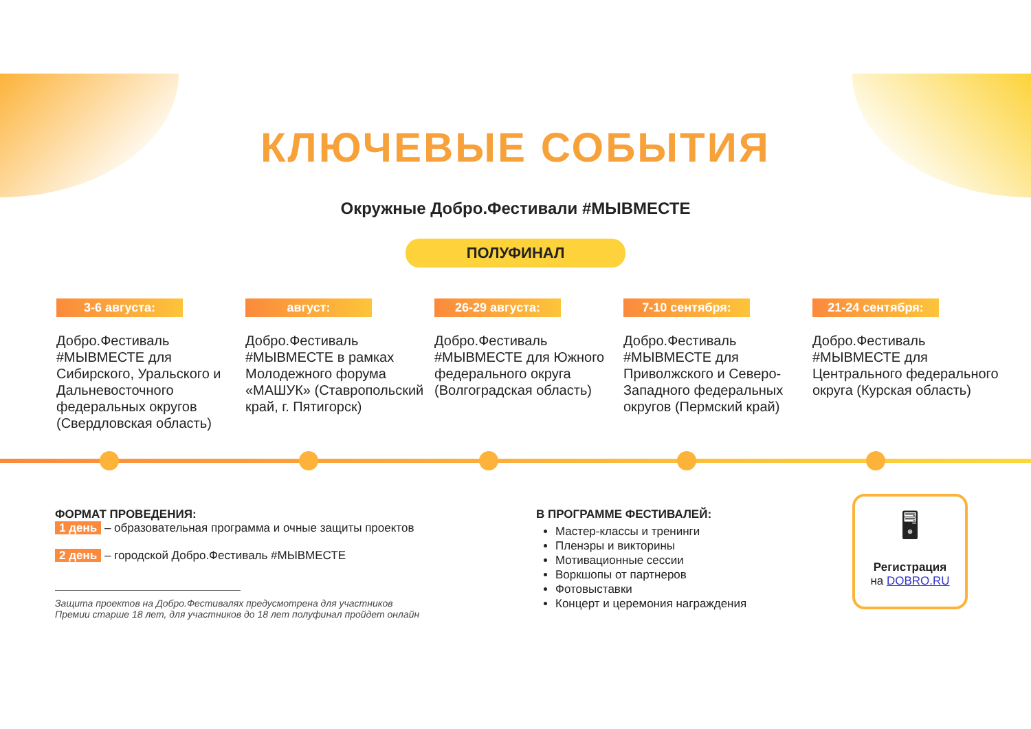КЛЮЧЕВЫЕ СОБЫТИЯ
Окружные Добро.Фестивали #МЫВМЕСТЕ
ПОЛУФИНАЛ
3-6 августа:
Добро.Фестиваль #МЫВМЕСТЕ для Сибирского, Уральского и Дальневосточного федеральных округов (Свердловская область)
август:
Добро.Фестиваль #МЫВМЕСТЕ в рамках Молодежного форума «МАШУК» (Ставропольский край, г. Пятигорск)
26-29 августа:
Добро.Фестиваль #МЫВМЕСТЕ для Южного федерального округа (Волгоградская область)
7-10 сентября:
Добро.Фестиваль #МЫВМЕСТЕ для Приволжского и Северо-Западного федеральных округов (Пермский край)
21-24 сентября:
Добро.Фестиваль #МЫВМЕСТЕ для Центрального федерального округа (Курская область)
ФОРМАТ ПРОВЕДЕНИЯ:
1 день – образовательная программа и очные защиты проектов
2 день – городской Добро.Фестиваль #МЫВМЕСТЕ
Защита проектов на Добро.Фестивалях предусмотрена для участников
Премии старше 18 лет, для участников до 18 лет полуфинал пройдет онлайн
В ПРОГРАММЕ ФЕСТИВАЛЕЙ:
Мастер-классы и тренинги
Пленэры и викторины
Мотивационные сессии
Воркшопы от партнеров
Фотовыставки
Концерт и церемония награждения
🖥
Регистрация
на DOBRO.RU